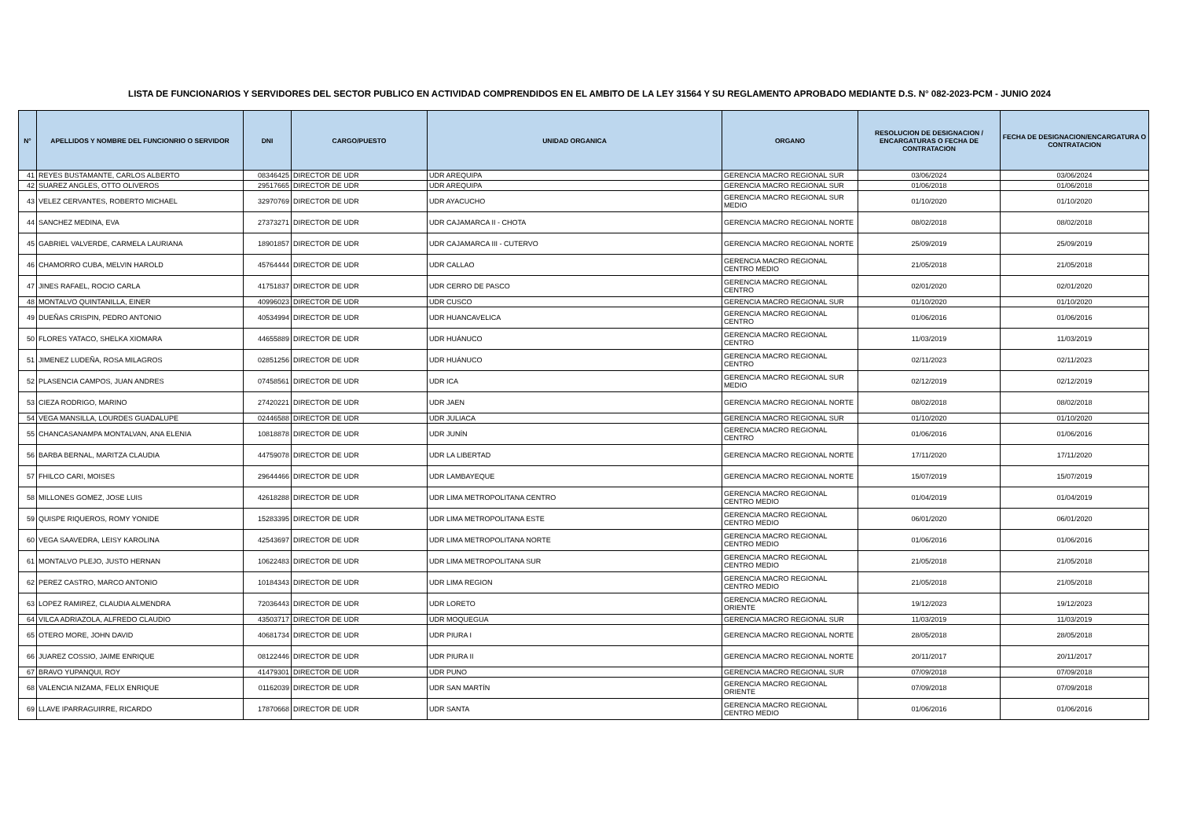LISTA DE FUNCIONARIOS Y SERVIDORES DEL SECTOR PUBLICO EN ACTIVIDAD COMPRENDIDOS EN EL AMBITO DE LA LEY 31564 Y SU REGLAMENTO APROBADO MEDIANTE D.S. N° 082-2023-PCM - JUNIO 2024
| N° | APELLIDOS Y NOMBRE DEL FUNCIONRIO O SERVIDOR | DNI | CARGO/PUESTO | UNIDAD ORGANICA | ORGANO | RESOLUCION DE DESIGNACION / ENCARGATURAS O FECHA DE CONTRATACION | FECHA DE DESIGNACION/ENCARGATURA O CONTRATACION |
| --- | --- | --- | --- | --- | --- | --- | --- |
| 41 | REYES BUSTAMANTE, CARLOS ALBERTO | 08346425 | DIRECTOR DE UDR | UDR AREQUIPA | GERENCIA MACRO REGIONAL SUR | 03/06/2024 | 03/06/2024 |
| 42 | SUAREZ ANGLES, OTTO OLIVEROS | 29517665 | DIRECTOR DE UDR | UDR AREQUIPA | GERENCIA MACRO REGIONAL SUR | 01/06/2018 | 01/06/2018 |
| 43 | VELEZ CERVANTES, ROBERTO MICHAEL | 32970769 | DIRECTOR DE UDR | UDR AYACUCHO | GERENCIA MACRO REGIONAL SUR MEDIO | 01/10/2020 | 01/10/2020 |
| 44 | SANCHEZ MEDINA, EVA | 27373271 | DIRECTOR DE UDR | UDR CAJAMARCA II - CHOTA | GERENCIA MACRO REGIONAL NORTE | 08/02/2018 | 08/02/2018 |
| 45 | GABRIEL VALVERDE, CARMELA LAURIANA | 18901857 | DIRECTOR DE UDR | UDR CAJAMARCA III - CUTERVO | GERENCIA MACRO REGIONAL NORTE | 25/09/2019 | 25/09/2019 |
| 46 | CHAMORRO CUBA, MELVIN HAROLD | 45764444 | DIRECTOR DE UDR | UDR CALLAO | GERENCIA MACRO REGIONAL CENTRO MEDIO | 21/05/2018 | 21/05/2018 |
| 47 | JINES RAFAEL, ROCIO CARLA | 41751837 | DIRECTOR DE UDR | UDR CERRO DE PASCO | GERENCIA MACRO REGIONAL CENTRO | 02/01/2020 | 02/01/2020 |
| 48 | MONTALVO QUINTANILLA, EINER | 40996023 | DIRECTOR DE UDR | UDR CUSCO | GERENCIA MACRO REGIONAL SUR | 01/10/2020 | 01/10/2020 |
| 49 | DUEÑAS CRISPIN, PEDRO ANTONIO | 40534994 | DIRECTOR DE UDR | UDR HUANCAVELICA | GERENCIA MACRO REGIONAL CENTRO | 01/06/2016 | 01/06/2016 |
| 50 | FLORES YATACO, SHELKA XIOMARA | 44655889 | DIRECTOR DE UDR | UDR HUÁNUCO | GERENCIA MACRO REGIONAL CENTRO | 11/03/2019 | 11/03/2019 |
| 51 | JIMENEZ LUDEÑA, ROSA MILAGROS | 02851256 | DIRECTOR DE UDR | UDR HUÁNUCO | GERENCIA MACRO REGIONAL CENTRO | 02/11/2023 | 02/11/2023 |
| 52 | PLASENCIA CAMPOS, JUAN ANDRES | 07458561 | DIRECTOR DE UDR | UDR ICA | GERENCIA MACRO REGIONAL SUR MEDIO | 02/12/2019 | 02/12/2019 |
| 53 | CIEZA RODRIGO, MARINO | 27420221 | DIRECTOR DE UDR | UDR JAEN | GERENCIA MACRO REGIONAL NORTE | 08/02/2018 | 08/02/2018 |
| 54 | VEGA MANSILLA, LOURDES GUADALUPE | 02446588 | DIRECTOR DE UDR | UDR JULIACA | GERENCIA MACRO REGIONAL SUR | 01/10/2020 | 01/10/2020 |
| 55 | CHANCASANAMPA MONTALVAN, ANA ELENIA | 10818878 | DIRECTOR DE UDR | UDR JUNÍN | GERENCIA MACRO REGIONAL CENTRO | 01/06/2016 | 01/06/2016 |
| 56 | BARBA BERNAL, MARITZA CLAUDIA | 44759078 | DIRECTOR DE UDR | UDR LA LIBERTAD | GERENCIA MACRO REGIONAL NORTE | 17/11/2020 | 17/11/2020 |
| 57 | FHILCO CARI, MOISES | 29644466 | DIRECTOR DE UDR | UDR LAMBAYEQUE | GERENCIA MACRO REGIONAL NORTE | 15/07/2019 | 15/07/2019 |
| 58 | MILLONES GOMEZ, JOSE LUIS | 42618288 | DIRECTOR DE UDR | UDR LIMA METROPOLITANA CENTRO | GERENCIA MACRO REGIONAL CENTRO MEDIO | 01/04/2019 | 01/04/2019 |
| 59 | QUISPE RIQUEROS, ROMY YONIDE | 15283395 | DIRECTOR DE UDR | UDR LIMA METROPOLITANA ESTE | GERENCIA MACRO REGIONAL CENTRO MEDIO | 06/01/2020 | 06/01/2020 |
| 60 | VEGA SAAVEDRA, LEISY KAROLINA | 42543697 | DIRECTOR DE UDR | UDR LIMA METROPOLITANA NORTE | GERENCIA MACRO REGIONAL CENTRO MEDIO | 01/06/2016 | 01/06/2016 |
| 61 | MONTALVO PLEJO, JUSTO HERNAN | 10622483 | DIRECTOR DE UDR | UDR LIMA METROPOLITANA SUR | GERENCIA MACRO REGIONAL CENTRO MEDIO | 21/05/2018 | 21/05/2018 |
| 62 | PEREZ CASTRO, MARCO ANTONIO | 10184343 | DIRECTOR DE UDR | UDR LIMA REGION | GERENCIA MACRO REGIONAL CENTRO MEDIO | 21/05/2018 | 21/05/2018 |
| 63 | LOPEZ RAMIREZ, CLAUDIA ALMENDRA | 72036443 | DIRECTOR DE UDR | UDR LORETO | GERENCIA MACRO REGIONAL ORIENTE | 19/12/2023 | 19/12/2023 |
| 64 | VILCA ADRIAZOLA, ALFREDO CLAUDIO | 43503717 | DIRECTOR DE UDR | UDR MOQUEGUA | GERENCIA MACRO REGIONAL SUR | 11/03/2019 | 11/03/2019 |
| 65 | OTERO MORE, JOHN DAVID | 40681734 | DIRECTOR DE UDR | UDR PIURA I | GERENCIA MACRO REGIONAL NORTE | 28/05/2018 | 28/05/2018 |
| 66 | JUAREZ COSSIO, JAIME ENRIQUE | 08122446 | DIRECTOR DE UDR | UDR PIURA II | GERENCIA MACRO REGIONAL NORTE | 20/11/2017 | 20/11/2017 |
| 67 | BRAVO YUPANQUI, ROY | 41479301 | DIRECTOR DE UDR | UDR PUNO | GERENCIA MACRO REGIONAL SUR | 07/09/2018 | 07/09/2018 |
| 68 | VALENCIA NIZAMA, FELIX ENRIQUE | 01162039 | DIRECTOR DE UDR | UDR SAN MARTÍN | GERENCIA MACRO REGIONAL ORIENTE | 07/09/2018 | 07/09/2018 |
| 69 | LLAVE IPARRAGUIRRE, RICARDO | 17870668 | DIRECTOR DE UDR | UDR SANTA | GERENCIA MACRO REGIONAL CENTRO MEDIO | 01/06/2016 | 01/06/2016 |